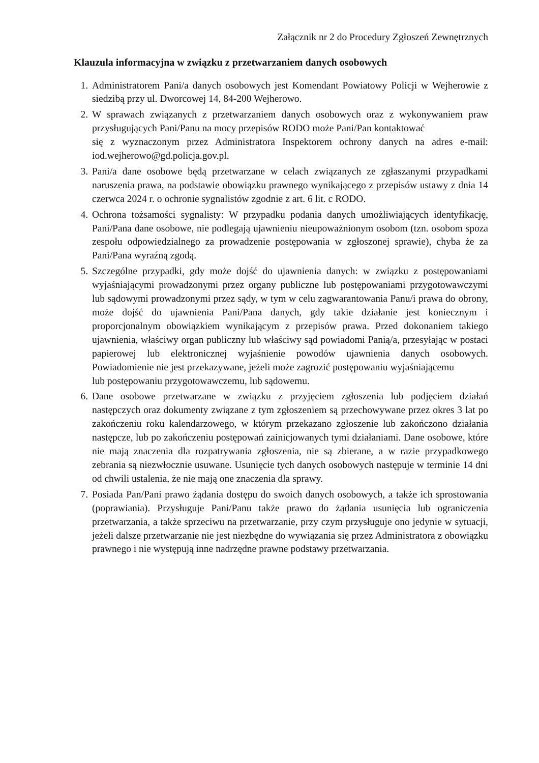Załącznik nr 2 do Procedury Zgłoszeń Zewnętrznych
Klauzula informacyjna w związku z przetwarzaniem danych osobowych
1. Administratorem Pani/a danych osobowych jest Komendant Powiatowy Policji w Wejherowie z siedzibą przy ul. Dworcowej 14, 84-200 Wejherowo.
2. W sprawach związanych z przetwarzaniem danych osobowych oraz z wykonywaniem praw przysługujących Pani/Panu na mocy przepisów RODO może Pani/Pan kontaktować
się z wyznaczonym przez Administratora Inspektorem ochrony danych na adres e-mail: iod.wejherowo@gd.policja.gov.pl.
3. Pani/a dane osobowe będą przetwarzane w celach związanych ze zgłaszanymi przypadkami naruszenia prawa, na podstawie obowiązku prawnego wynikającego z przepisów ustawy z dnia 14 czerwca 2024 r. o ochronie sygnalistów zgodnie z art. 6 lit. c RODO.
4. Ochrona tożsamości sygnalisty: W przypadku podania danych umożliwiających identyfikację, Pani/Pana dane osobowe, nie podlegają ujawnieniu nieupoważnionym osobom (tzn. osobom spoza zespołu odpowiedzialnego za prowadzenie postępowania w zgłoszonej sprawie), chyba że za Pani/Pana wyraźną zgodą.
5. Szczególne przypadki, gdy może dojść do ujawnienia danych: w związku z postępowaniami wyjaśniającymi prowadzonymi przez organy publiczne lub postępowaniami przygotowawczymi lub sądowymi prowadzonymi przez sądy, w tym w celu zagwarantowania Panu/i prawa do obrony, może dojść do ujawnienia Pani/Pana danych, gdy takie działanie jest koniecznym i proporcjonalnym obowiązkiem wynikającym z przepisów prawa. Przed dokonaniem takiego ujawnienia, właściwy organ publiczny lub właściwy sąd powiadomi Panią/a, przesyłając w postaci papierowej lub elektronicznej wyjaśnienie powodów ujawnienia danych osobowych. Powiadomienie nie jest przekazywane, jeżeli może zagrozić postępowaniu wyjaśniającemu
lub postępowaniu przygotowawczemu, lub sądowemu.
6. Dane osobowe przetwarzane w związku z przyjęciem zgłoszenia lub podjęciem działań następczych oraz dokumenty związane z tym zgłoszeniem są przechowywane przez okres 3 lat po zakończeniu roku kalendarzowego, w którym przekazano zgłoszenie lub zakończono działania następcze, lub po zakończeniu postępowań zainicjowanych tymi działaniami. Dane osobowe, które nie mają znaczenia dla rozpatrywania zgłoszenia, nie są zbierane, a w razie przypadkowego zebrania są niezwłocznie usuwane. Usunięcie tych danych osobowych następuje w terminie 14 dni od chwili ustalenia, że nie mają one znaczenia dla sprawy.
7. Posiada Pan/Pani prawo żądania dostępu do swoich danych osobowych, a także ich sprostowania (poprawiania). Przysługuje Pani/Panu także prawo do żądania usunięcia lub ograniczenia przetwarzania, a także sprzeciwu na przetwarzanie, przy czym przysługuje ono jedynie w sytuacji, jeżeli dalsze przetwarzanie nie jest niezbędne do wywiązania się przez Administratora z obowiązku prawnego i nie występują inne nadrzędne prawne podstawy przetwarzania.